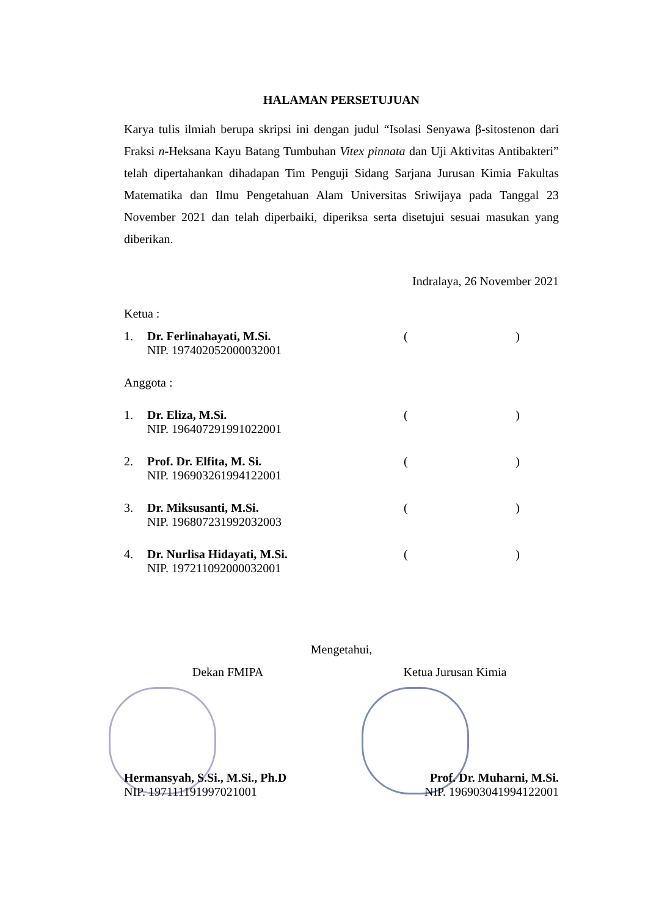HALAMAN PERSETUJUAN
Karya tulis ilmiah berupa skripsi ini dengan judul “Isolasi Senyawa β-sitostenon dari Fraksi n-Heksana Kayu Batang Tumbuhan Vitex pinnata dan Uji Aktivitas Antibakteri” telah dipertahankan dihadapan Tim Penguji Sidang Sarjana Jurusan Kimia Fakultas Matematika dan Ilmu Pengetahuan Alam Universitas Sriwijaya pada Tanggal 23 November 2021 dan telah diperbaiki, diperiksa serta disetujui sesuai masukan yang diberikan.
Indralaya, 26 November 2021
Ketua :
1. Dr. Ferlinahayati, M.Si.
NIP. 197402052000032001
()
Anggota :
1. Dr. Eliza, M.Si.
NIP. 196407291991022001
()
2. Prof. Dr. Elfita, M. Si.
NIP. 196903261994122001
()
3. Dr. Miksusanti, M.Si.
NIP. 196807231992032003
()
4. Dr. Nurlisa Hidayati, M.Si.
NIP. 197211092000032001
()
Mengetahui,
Dekan FMIPA Ketua Jurusan Kimia
Hermansyah, S.Si., M.Si., Ph.D
NIP. 197111191997021001
Prof. Dr. Muharni, M.Si.
NIP. 196903041994122001